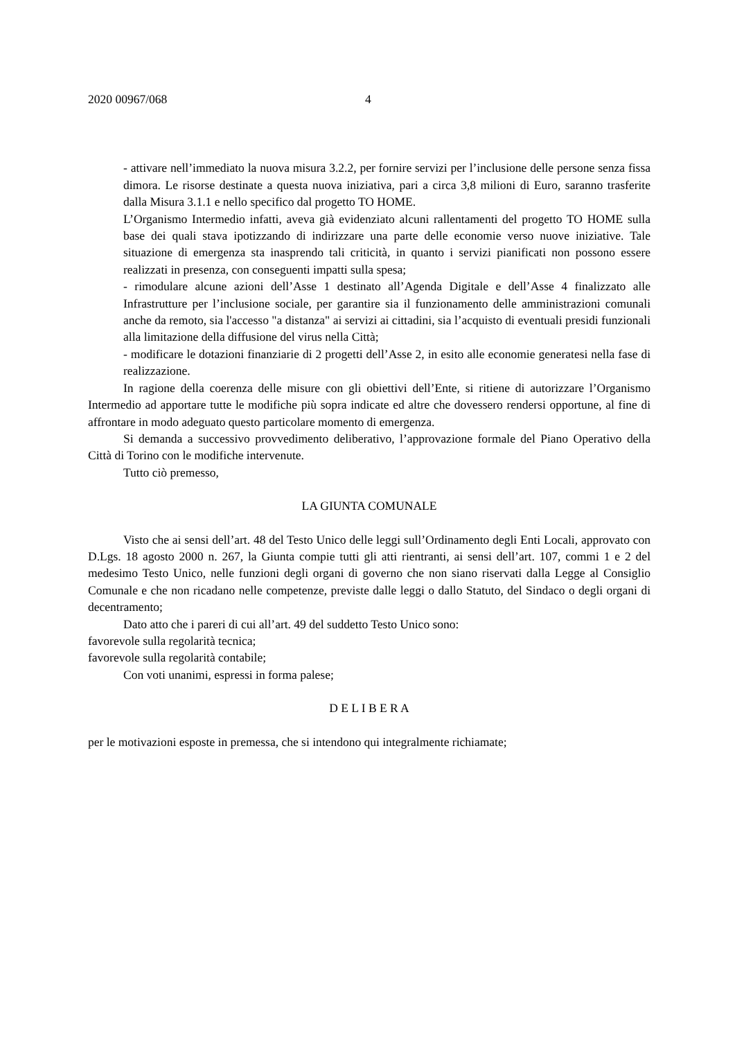2020 00967/068 4
- attivare nell’immediato la nuova misura 3.2.2, per fornire servizi per l’inclusione delle persone senza fissa dimora. Le risorse destinate a questa nuova iniziativa, pari a circa 3,8 milioni di Euro, saranno trasferite dalla Misura 3.1.1 e nello specifico dal progetto TO HOME.
L’Organismo Intermedio infatti, aveva già evidenziato alcuni rallentamenti del progetto TO HOME sulla base dei quali stava ipotizzando di indirizzare una parte delle economie verso nuove iniziative. Tale situazione di emergenza sta inasprendo tali criticità, in quanto i servizi pianificati non possono essere realizzati in presenza, con conseguenti impatti sulla spesa;
- rimodulare alcune azioni dell’Asse 1 destinato all’Agenda Digitale e dell’Asse 4 finalizzato alle Infrastrutture per l’inclusione sociale, per garantire sia il funzionamento delle amministrazioni comunali anche da remoto, sia l'accesso "a distanza" ai servizi ai cittadini, sia l’acquisto di eventuali presidi funzionali alla limitazione della diffusione del virus nella Città;
- modificare le dotazioni finanziarie di 2 progetti dell’Asse 2, in esito alle economie generatesi nella fase di realizzazione.
In ragione della coerenza delle misure con gli obiettivi dell’Ente, si ritiene di autorizzare l’Organismo Intermedio ad apportare tutte le modifiche più sopra indicate ed altre che dovessero rendersi opportune, al fine di affrontare in modo adeguato questo particolare momento di emergenza.
Si demanda a successivo provvedimento deliberativo, l’approvazione formale del Piano Operativo della Città di Torino con le modifiche intervenute.
Tutto ciò premesso,
LA GIUNTA COMUNALE
Visto che ai sensi dell’art. 48 del Testo Unico delle leggi sull’Ordinamento degli Enti Locali, approvato con D.Lgs. 18 agosto 2000 n. 267, la Giunta compie tutti gli atti rientranti, ai sensi dell’art. 107, commi 1 e 2 del medesimo Testo Unico, nelle funzioni degli organi di governo che non siano riservati dalla Legge al Consiglio Comunale e che non ricadano nelle competenze, previste dalle leggi o dallo Statuto, del Sindaco o degli organi di decentramento;
Dato atto che i pareri di cui all’art. 49 del suddetto Testo Unico sono:
favorevole sulla regolarità tecnica;
favorevole sulla regolarità contabile;
Con voti unanimi, espressi in forma palese;
D E L I B E R A
per le motivazioni esposte in premessa, che si intendono qui integralmente richiamate;